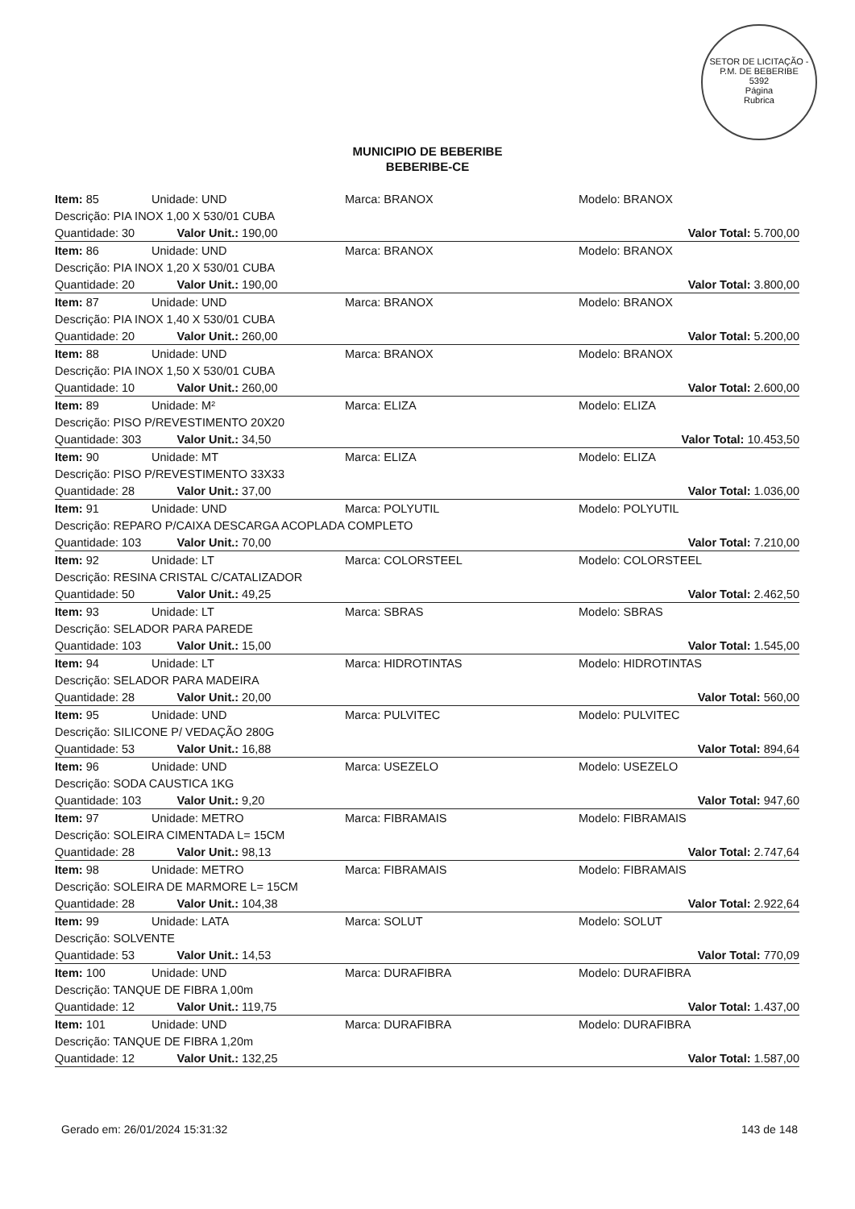SETOR DE LICITAÇÃO - P.M. DE BEBERIBE
5392
Página
Rubrica
MUNICIPIO DE BEBERIBE
BEBERIBE-CE
| Item: 85 | Unidade: UND | Marca: BRANOX | Modelo: BRANOX |
| Descrição: PIA INOX 1,00 X 530/01 CUBA | | | |
| Quantidade: 30 Valor Unit.: 190,00 | | | Valor Total: 5.700,00 |
| Item: 86 | Unidade: UND | Marca: BRANOX | Modelo: BRANOX |
| Descrição: PIA INOX 1,20 X 530/01 CUBA | | | |
| Quantidade: 20 Valor Unit.: 190,00 | | | Valor Total: 3.800,00 |
| Item: 87 | Unidade: UND | Marca: BRANOX | Modelo: BRANOX |
| Descrição: PIA INOX 1,40 X 530/01 CUBA | | | |
| Quantidade: 20 Valor Unit.: 260,00 | | | Valor Total: 5.200,00 |
| Item: 88 | Unidade: UND | Marca: BRANOX | Modelo: BRANOX |
| Descrição: PIA INOX 1,50 X 530/01 CUBA | | | |
| Quantidade: 10 Valor Unit.: 260,00 | | | Valor Total: 2.600,00 |
| Item: 89 | Unidade: M² | Marca: ELIZA | Modelo: ELIZA |
| Descrição: PISO P/REVESTIMENTO 20X20 | | | |
| Quantidade: 303 Valor Unit.: 34,50 | | | Valor Total: 10.453,50 |
| Item: 90 | Unidade: MT | Marca: ELIZA | Modelo: ELIZA |
| Descrição: PISO P/REVESTIMENTO 33X33 | | | |
| Quantidade: 28 Valor Unit.: 37,00 | | | Valor Total: 1.036,00 |
| Item: 91 | Unidade: UND | Marca: POLYUTIL | Modelo: POLYUTIL |
| Descrição: REPARO P/CAIXA DESCARGA ACOPLADA COMPLETO | | | |
| Quantidade: 103 Valor Unit.: 70,00 | | | Valor Total: 7.210,00 |
| Item: 92 | Unidade: LT | Marca: COLORSTEEL | Modelo: COLORSTEEL |
| Descrição: RESINA CRISTAL C/CATALIZADOR | | | |
| Quantidade: 50 Valor Unit.: 49,25 | | | Valor Total: 2.462,50 |
| Item: 93 | Unidade: LT | Marca: SBRAS | Modelo: SBRAS |
| Descrição: SELADOR PARA PAREDE | | | |
| Quantidade: 103 Valor Unit.: 15,00 | | | Valor Total: 1.545,00 |
| Item: 94 | Unidade: LT | Marca: HIDROTINTAS | Modelo: HIDROTINTAS |
| Descrição: SELADOR PARA MADEIRA | | | |
| Quantidade: 28 Valor Unit.: 20,00 | | | Valor Total: 560,00 |
| Item: 95 | Unidade: UND | Marca: PULVITEC | Modelo: PULVITEC |
| Descrição: SILICONE P/ VEDAÇÃO 280G | | | |
| Quantidade: 53 Valor Unit.: 16,88 | | | Valor Total: 894,64 |
| Item: 96 | Unidade: UND | Marca: USEZELO | Modelo: USEZELO |
| Descrição: SODA CAUSTICA 1KG | | | |
| Quantidade: 103 Valor Unit.: 9,20 | | | Valor Total: 947,60 |
| Item: 97 | Unidade: METRO | Marca: FIBRAMAIS | Modelo: FIBRAMAIS |
| Descrição: SOLEIRA CIMENTADA L= 15CM | | | |
| Quantidade: 28 Valor Unit.: 98,13 | | | Valor Total: 2.747,64 |
| Item: 98 | Unidade: METRO | Marca: FIBRAMAIS | Modelo: FIBRAMAIS |
| Descrição: SOLEIRA DE MARMORE L= 15CM | | | |
| Quantidade: 28 Valor Unit.: 104,38 | | | Valor Total: 2.922,64 |
| Item: 99 | Unidade: LATA | Marca: SOLUT | Modelo: SOLUT |
| Descrição: SOLVENTE | | | |
| Quantidade: 53 Valor Unit.: 14,53 | | | Valor Total: 770,09 |
| Item: 100 | Unidade: UND | Marca: DURAFIBRA | Modelo: DURAFIBRA |
| Descrição: TANQUE DE FIBRA 1,00m | | | |
| Quantidade: 12 Valor Unit.: 119,75 | | | Valor Total: 1.437,00 |
| Item: 101 | Unidade: UND | Marca: DURAFIBRA | Modelo: DURAFIBRA |
| Descrição: TANQUE DE FIBRA 1,20m | | | |
| Quantidade: 12 Valor Unit.: 132,25 | | | Valor Total: 1.587,00 |
Gerado em: 26/01/2024 15:31:32 143 de 148